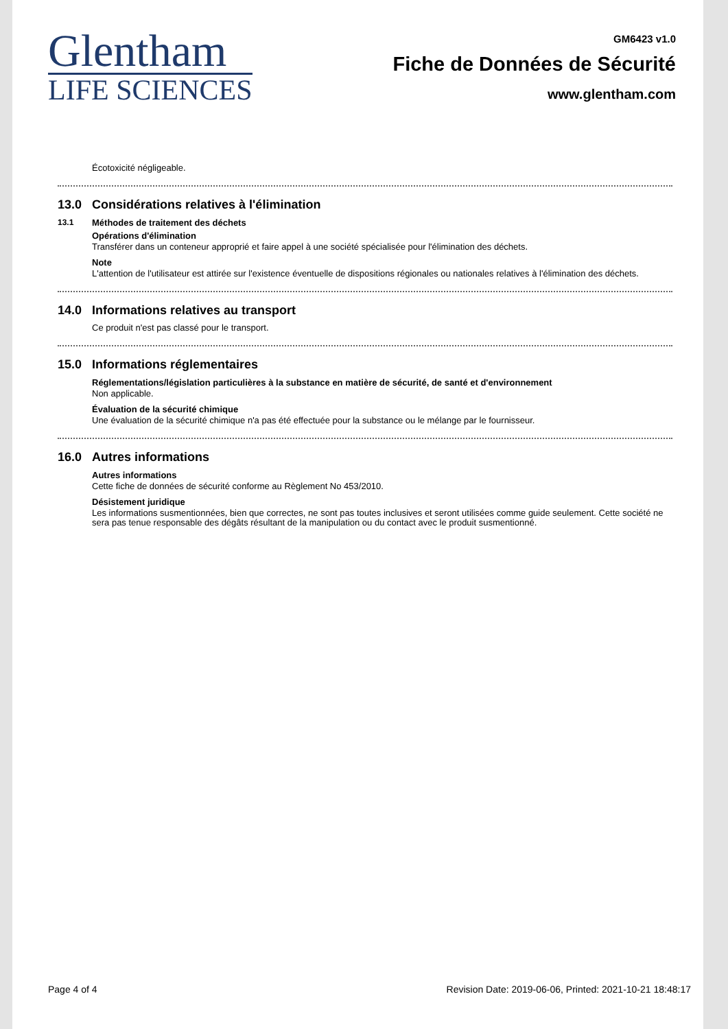Glentham
LIFE SCIENCES
GM6423 v1.0
Fiche de Données de Sécurité
www.glentham.com
Écotoxicité négligeable.
13.0 Considérations relatives à l'élimination
13.1 Méthodes de traitement des déchets
Opérations d'élimination
Transférer dans un conteneur approprié et faire appel à une société spécialisée pour l'élimination des déchets.
Note
L'attention de l'utilisateur est attirée sur l'existence éventuelle de dispositions régionales ou nationales relatives à l'élimination des déchets.
14.0 Informations relatives au transport
Ce produit n'est pas classé pour le transport.
15.0 Informations réglementaires
Réglementations/législation particulières à la substance en matière de sécurité, de santé et d'environnement
Non applicable.
Évaluation de la sécurité chimique
Une évaluation de la sécurité chimique n'a pas été effectuée pour la substance ou le mélange par le fournisseur.
16.0 Autres informations
Autres informations
Cette fiche de données de sécurité conforme au Règlement No 453/2010.
Désistement juridique
Les informations susmentionnées, bien que correctes, ne sont pas toutes inclusives et seront utilisées comme guide seulement. Cette société ne sera pas tenue responsable des dégâts résultant de la manipulation ou du contact avec le produit susmentionné.
Page 4 of 4 Revision Date: 2019-06-06, Printed: 2021-10-21 18:48:17